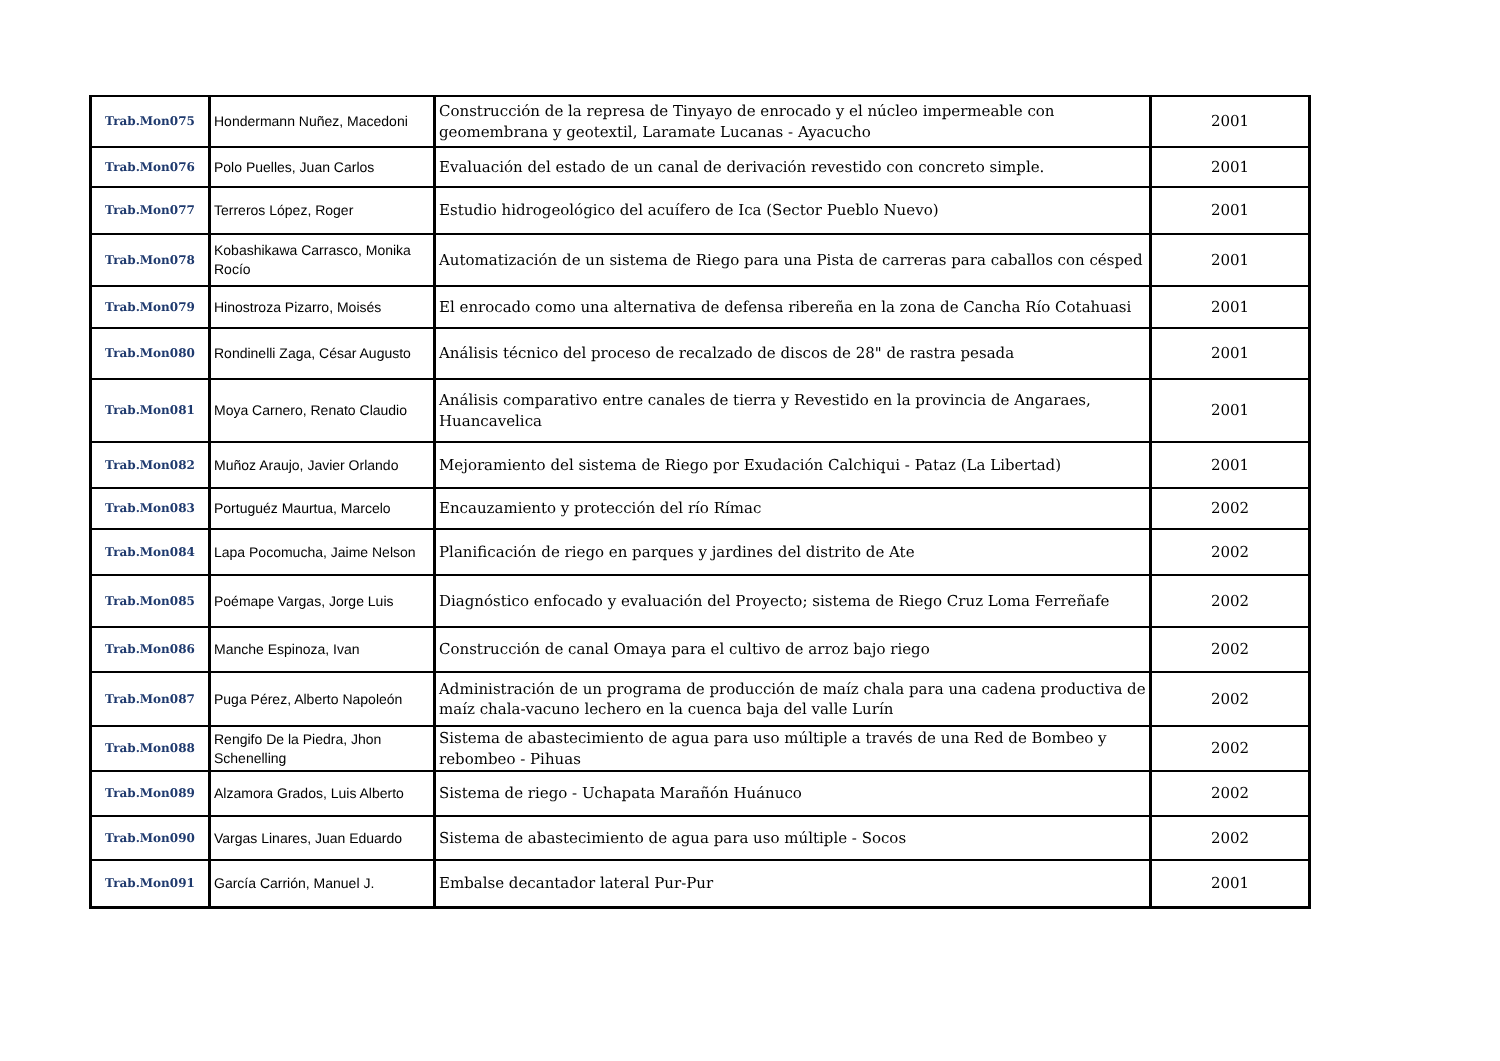| Trab.Mon075 | Hondermann Nuñez, Macedoni | Construcción de la represa de Tinyayo de enrocado y el núcleo impermeable con geomembrana y geotextil, Laramate Lucanas - Ayacucho | 2001 |
| Trab.Mon076 | Polo Puelles, Juan Carlos | Evaluación del estado de un canal de derivación revestido con concreto simple. | 2001 |
| Trab.Mon077 | Terreros López, Roger | Estudio hidrogeológico del acuífero de Ica (Sector Pueblo Nuevo) | 2001 |
| Trab.Mon078 | Kobashikawa Carrasco, Monika Rocío | Automatización de un sistema de Riego para una Pista de carreras para caballos con césped | 2001 |
| Trab.Mon079 | Hinostroza Pizarro, Moisés | El enrocado como una alternativa de defensa ribereña en la zona de Cancha Río Cotahuasi | 2001 |
| Trab.Mon080 | Rondinelli Zaga, César Augusto | Análisis técnico del proceso de recalzado de discos de 28" de rastra pesada | 2001 |
| Trab.Mon081 | Moya Carnero, Renato Claudio | Análisis comparativo entre canales de tierra y Revestido en la provincia de Angaraes, Huancavelica | 2001 |
| Trab.Mon082 | Muñoz Araujo, Javier Orlando | Mejoramiento del sistema de Riego por Exudación Calchiqui - Pataz (La Libertad) | 2001 |
| Trab.Mon083 | Portuguéz Maurtua, Marcelo | Encauzamiento y protección del río Rímac | 2002 |
| Trab.Mon084 | Lapa Pocomucha, Jaime Nelson | Planificación de riego en parques y jardines del distrito de Ate | 2002 |
| Trab.Mon085 | Poémape Vargas, Jorge Luis | Diagnóstico enfocado y evaluación del Proyecto; sistema de Riego Cruz Loma Ferreñafe | 2002 |
| Trab.Mon086 | Manche Espinoza, Ivan | Construcción de canal Omaya para el cultivo de arroz bajo riego | 2002 |
| Trab.Mon087 | Puga Pérez, Alberto Napoleón | Administración de un programa de producción de maíz chala para una cadena productiva de maíz chala-vacuno lechero en la cuenca baja del valle Lurín | 2002 |
| Trab.Mon088 | Rengifo De la Piedra, Jhon Schenelling | Sistema de abastecimiento de agua para uso múltiple a través de una Red de Bombeo y rebombeo - Pihuas | 2002 |
| Trab.Mon089 | Alzamora Grados, Luis Alberto | Sistema de riego - Uchapata Marañón Huánuco | 2002 |
| Trab.Mon090 | Vargas Linares, Juan Eduardo | Sistema de abastecimiento de agua para uso múltiple - Socos | 2002 |
| Trab.Mon091 | García Carrión, Manuel J. | Embalse decantador lateral Pur-Pur | 2001 |